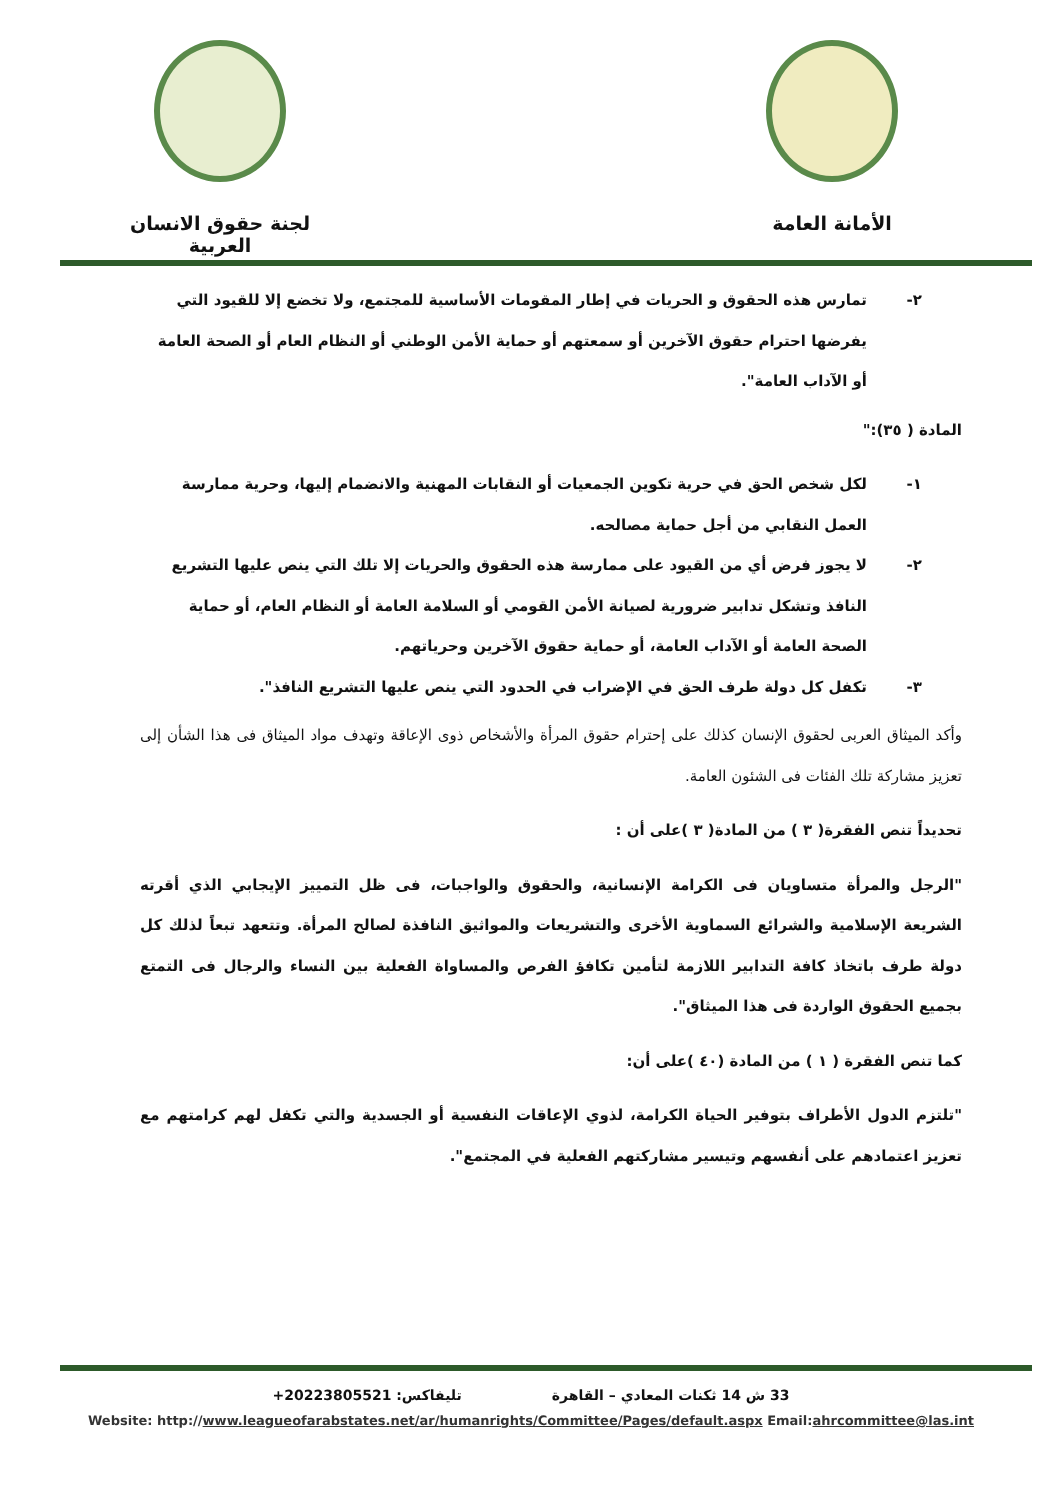لجنة حقوق الانسان العربية
الأمانة العامة
٢- تمارس هذه الحقوق و الحريات في إطار المقومات الأساسية للمجتمع، ولا تخضع إلا للقيود التي يفرضها احترام حقوق الآخرين أو سمعتهم أو حماية الأمن الوطني أو النظام العام أو الصحة العامة أو الآداب العامة".
المادة ( ٣٥):"
١- لكل شخص الحق في حرية تكوين الجمعيات أو النقابات المهنية والانضمام إليها، وحرية ممارسة العمل النقابي من أجل حماية مصالحه.
٢- لا يجوز فرض أي من القيود على ممارسة هذه الحقوق والحريات إلا تلك التي ينص عليها التشريع النافذ وتشكل تدابير ضرورية لصيانة الأمن القومي أو السلامة العامة أو النظام العام، أو حماية الصحة العامة أو الآداب العامة، أو حماية حقوق الآخرين وحرياتهم.
٣- تكفل كل دولة طرف الحق في الإضراب في الحدود التي ينص عليها التشريع النافذ".
وأكد الميثاق العربى لحقوق الإنسان كذلك على إحترام حقوق المرأة والأشخاص ذوى الإعاقة وتهدف مواد الميثاق فى هذا الشأن إلى تعزيز مشاركة تلك الفئات فى الشئون العامة.
تحديداً تنص الفقرة( ٣ ) من المادة( ٣ )على أن :
"الرجل والمرأة متساويان فى الكرامة الإنسانية، والحقوق والواجبات، فى ظل التمييز الإيجابي الذي أقرته الشريعة الإسلامية والشرائع السماوية الأخرى والتشريعات والمواثيق النافذة لصالح المرأة. وتتعهد تبعاً لذلك كل دولة طرف باتخاذ كافة التدابير اللازمة لتأمين تكافؤ الفرص والمساواة الفعلية بين النساء والرجال فى التمتع بجميع الحقوق الواردة فى هذا الميثاق".
كما تنص الفقرة ( ١ ) من المادة (٤٠ )على أن:
"تلتزم الدول الأطراف بتوفير الحياة الكرامة، لذوي الإعاقات النفسية أو الجسدية والتي تكفل لهم كرامتهم مع تعزيز اعتمادهم على أنفسهم وتيسير مشاركتهم الفعلية في المجتمع".
33 ش 14 ثكنات المعادي – القاهرة تليفاكس: +20223805521
Website: http://www.leagueofarabstates.net/ar/humanrights/Committee/Pages/default.aspx Email:ahrcommittee@las.int